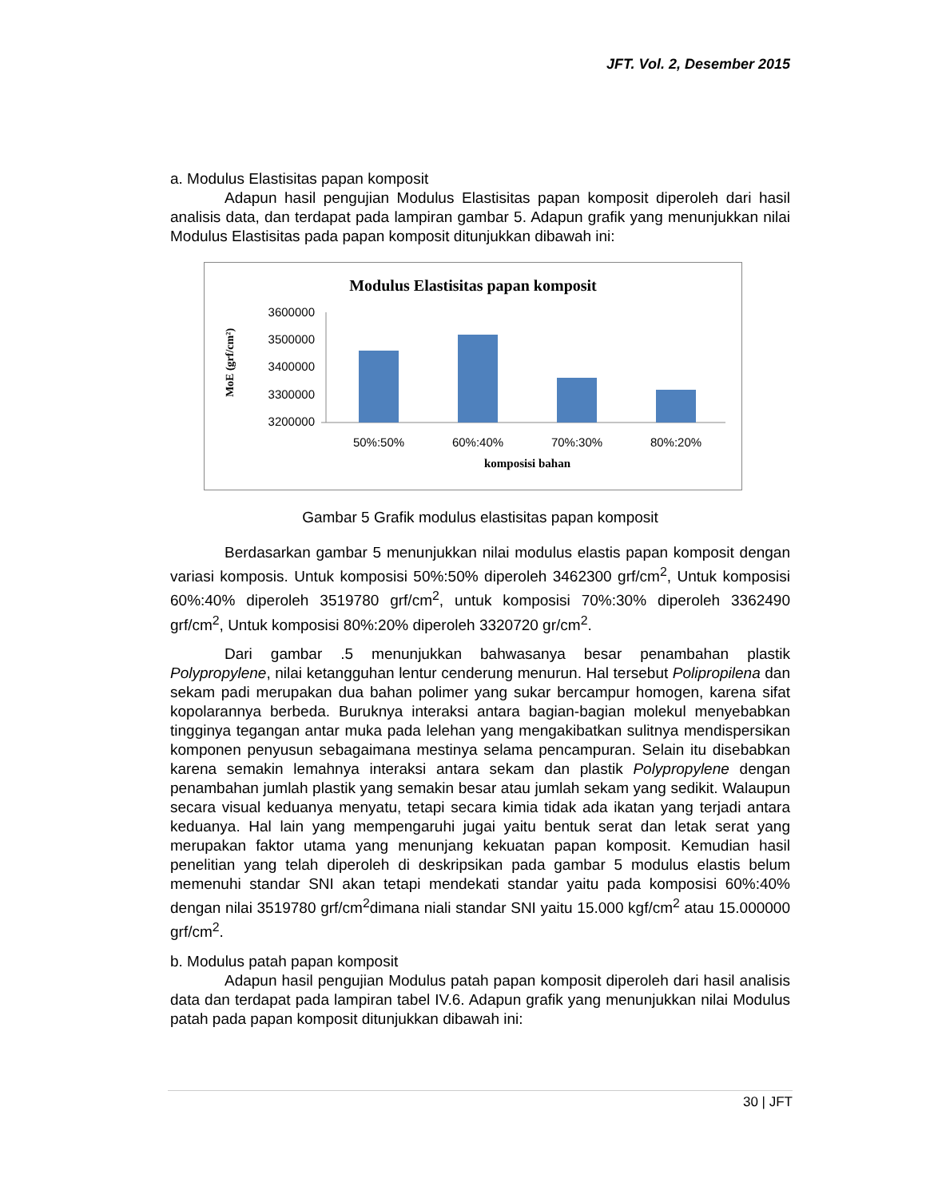JFT. Vol. 2, Desember 2015
a. Modulus Elastisitas papan komposit
Adapun hasil pengujian Modulus Elastisitas papan komposit diperoleh dari hasil analisis data, dan terdapat pada lampiran gambar 5. Adapun grafik yang menunjukkan nilai Modulus Elastisitas pada papan komposit ditunjukkan dibawah ini:
Modulus Elastisitas papan komposit
MoE (grf/cm²)
3600000
3500000
3400000
3300000
3200000
50%:50%
60%:40%
70%:30%
80%:20%
komposisi bahan
Gambar 5 Grafik modulus elastisitas papan komposit
Berdasarkan gambar 5 menunjukkan nilai modulus elastis papan komposit dengan variasi komposis. Untuk komposisi 50%:50% diperoleh 3462300 grf/cm<sup>2</sup>, Untuk komposisi 60%:40% diperoleh 3519780 grf/cm<sup>2</sup>, untuk komposisi 70%:30% diperoleh 3362490 grf/cm<sup>2</sup>, Untuk komposisi 80%:20% diperoleh 3320720 gr/cm<sup>2</sup>.
Dari gambar .5 menunjukkan bahwasanya besar penambahan plastik Polypropylene, nilai ketangguhan lentur cenderung menurun. Hal tersebut Polipropilena dan sekam padi merupakan dua bahan polimer yang sukar bercampur homogen, karena sifat kopolarannya berbeda. Buruknya interaksi antara bagian-bagian molekul menyebabkan tingginya tegangan antar muka pada lelehan yang mengakibatkan sulitnya mendispersikan komponen penyusun sebagaimana mestinya selama pencampuran. Selain itu disebabkan karena semakin lemahnya interaksi antara sekam dan plastik Polypropylene dengan penambahan jumlah plastik yang semakin besar atau jumlah sekam yang sedikit. Walaupun secara visual keduanya menyatu, tetapi secara kimia tidak ada ikatan yang terjadi antara keduanya. Hal lain yang mempengaruhi jugai yaitu bentuk serat dan letak serat yang merupakan faktor utama yang menunjang kekuatan papan komposit. Kemudian hasil penelitian yang telah diperoleh di deskripsikan pada gambar 5 modulus elastis belum memenuhi standar SNI akan tetapi mendekati standar yaitu pada komposisi 60%:40% dengan nilai 3519780 grf/cm<sup>2</sup>dimana niali standar SNI yaitu 15.000 kgf/cm<sup>2</sup> atau 15.000000 grf/cm<sup>2</sup>.
b. Modulus patah papan komposit
Adapun hasil pengujian Modulus patah papan komposit diperoleh dari hasil analisis data dan terdapat pada lampiran tabel IV.6. Adapun grafik yang menunjukkan nilai Modulus patah pada papan komposit ditunjukkan dibawah ini:
30 | JFT